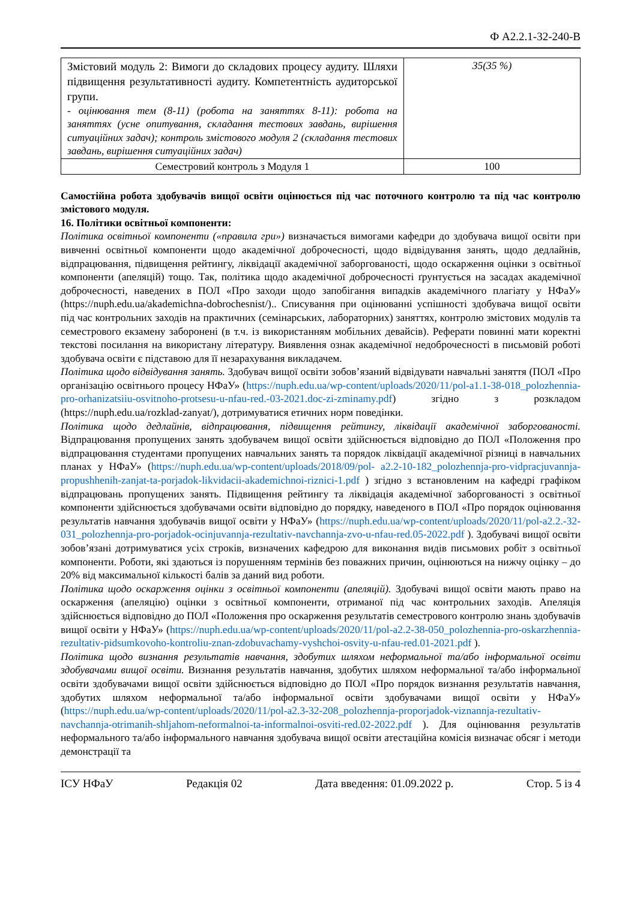Ф А2.2.1-32-240-В
| Змістовий модуль 2: Вимоги до складових процесу аудиту. Шляхи підвищення результативності аудиту. Компетентність аудиторської групи. - оцінювання тем (8-11) (робота на заняттях 8-11): робота на заняттях (усне опитування, складання тестових завдань, вирішення ситуаційних задач); контроль змістового модуля 2 (складання тестових завдань, вирішення ситуаційних задач) | 35(35 %) |
| Семестровий контроль з Модуля 1 | 100 |
Самостійна робота здобувачів вищої освіти оцінюється під час поточного контролю та під час контролю змістового модуля.
16. Політики освітньої компоненти:
Політика освітньої компоненти («правила гри») визначається вимогами кафедри до здобувача вищої освіти при вивченні освітньої компоненти щодо академічної доброчесності, щодо відвідування занять, щодо дедлайнів, відпрацювання, підвищення рейтингу, ліквідації академічної заборгованості, щодо оскарження оцінки з освітньої компоненти (апеляцій) тощо. Так, політика щодо академічної доброчесності ґрунтується на засадах академічної доброчесності, наведених в ПОЛ «Про заходи щодо запобігання випадків академічного плагіату у НФаУ» (https://nuph.edu.ua/akademichna-dobrochesnist/).. Списування при оцінюванні успішності здобувача вищої освіти під час контрольних заходів на практичних (семінарських, лабораторних) заняттях, контролю змістових модулів та семестрового екзамену заборонені (в т.ч. із використанням мобільних девайсів). Реферати повинні мати коректні текстові посилання на використану літературу. Виявлення ознак академічної недоброчесності в письмовій роботі здобувача освіти є підставою для її незарахування викладачем.
Політика щодо відвідування занять. Здобувач вищої освіти зобов’язаний відвідувати навчальні заняття (ПОЛ «Про організацію освітнього процесу НФаУ» (https://nuph.edu.ua/wp-content/uploads/2020/11/pol-a1.1-38-018_polozhennia-pro-orhanizatsiiu-osvitnoho-protsesu-u-nfau-red.-03-2021.doc-zi-zminamy.pdf) згідно з розкладом (https://nuph.edu.ua/rozklad-zanyat/), дотримуватися етичних норм поведінки.
Політика щодо дедлайнів, відпрацювання, підвищення рейтингу, ліквідації академічної заборгованості. Відпрацювання пропущених занять здобувачем вищої освіти здійснюється відповідно до ПОЛ «Положення про відпрацювання студентами пропущених навчальних занять та порядок ліквідації академічної різниці в навчальних планах у НФаУ» (https://nuph.edu.ua/wp-content/uploads/2018/09/pol- a2.2-10-182_polozhennja-pro-vidpracjuvannja-propushhenih-zanjat-ta-porjadok-likvidacii-akademichnoi-riznici-1.pdf ) згідно з встановленим на кафедрі графіком відпрацювань пропущених занять. Підвищення рейтингу та ліквідація академічної заборгованості з освітньої компоненти здійснюється здобувачами освіти відповідно до порядку, наведеного в ПОЛ «Про порядок оцінювання результатів навчання здобувачів вищої освіти у НФаУ» (https://nuph.edu.ua/wp-content/uploads/2020/11/pol-a2.2.-32-031_polozhennja-pro-porjadok-ocinjuvannja-rezultativ-navchannja-zvo-u-nfau-red.05-2022.pdf ). Здобувачі вищої освіти зобов’язані дотримуватися усіх строків, визначених кафедрою для виконання видів письмових робіт з освітньої компоненти. Роботи, які здаються із порушенням термінів без поважних причин, оцінюються на нижчу оцінку – до 20% від максимальної кількості балів за даний вид роботи.
Політика щодо оскарження оцінки з освітньої компоненти (апеляцій). Здобувачі вищої освіти мають право на оскарження (апеляцію) оцінки з освітньої компоненти, отриманої під час контрольних заходів. Апеляція здійснюється відповідно до ПОЛ «Положення про оскарження результатів семестрового контролю знань здобувачів вищої освіти у НФаУ» (https://nuph.edu.ua/wp-content/uploads/2020/11/pol-a2.2-38-050_polozhennia-pro-oskarzhennia-rezultativ-pidsumkovoho-kontroliu-znan-zdobuvachamy-vyshchoi-osvity-u-nfau-red.01-2021.pdf ).
Політика щодо визнання результатів навчання, здобутих шляхом неформальної та/або інформальної освіти здобувачами вищої освіти. Визнання результатів навчання, здобутих шляхом неформальної та/або інформальної освіти здобувачами вищої освіти здійснюється відповідно до ПОЛ «Про порядок визнання результатів навчання, здобутих шляхом неформальної та/або інформальної освіти здобувачами вищої освіти у НФаУ» (https://nuph.edu.ua/wp-content/uploads/2020/11/pol-a2.3-32-208_polozhennja-proporjadok-viznannja-rezultativ-navchannja-otrimanih-shljahom-neformalnoi-ta-informalnoi-osviti-red.02-2022.pdf ). Для оцінювання результатів неформального та/або інформального навчання здобувача вищої освіти атестаційна комісія визначає обсяг і методи демонстрації та
ІСУ НФаУ Редакція 02 Дата введення: 01.09.2022 р. Стор. 5 із 4